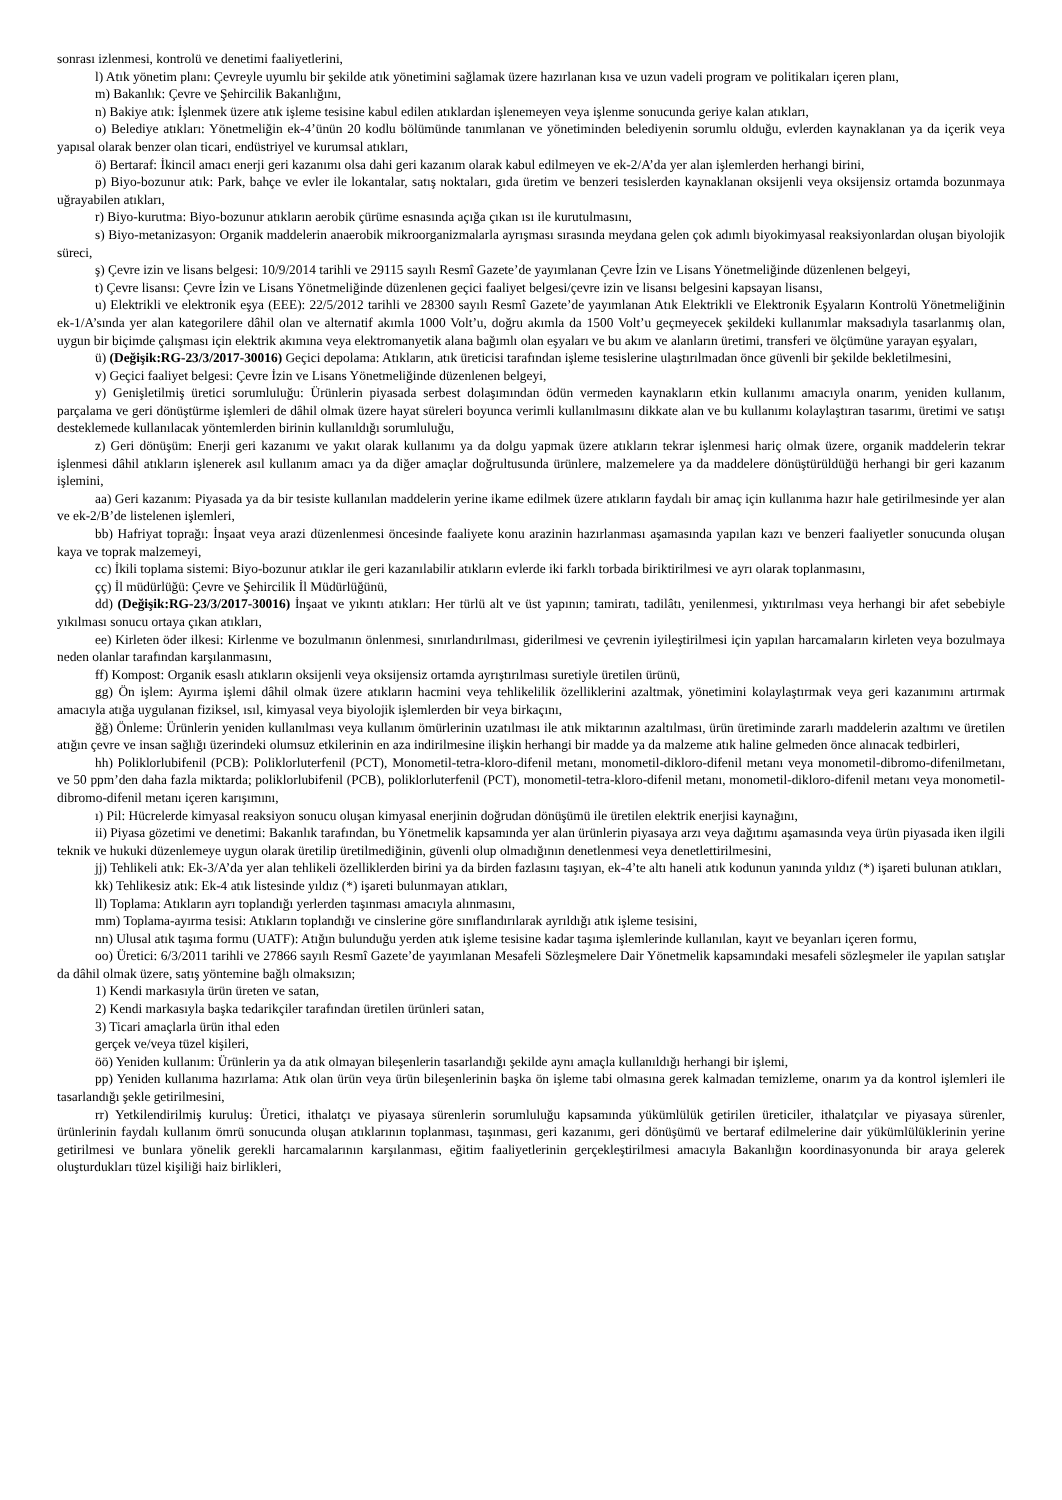sonrası izlenmesi, kontrolü ve denetimi faaliyetlerini,
l) Atık yönetim planı: Çevreyle uyumlu bir şekilde atık yönetimini sağlamak üzere hazırlanan kısa ve uzun vadeli program ve politikaları içeren planı,
m) Bakanlık: Çevre ve Şehircilik Bakanlığını,
n) Bakiye atık: İşlenmek üzere atık işleme tesisine kabul edilen atıklardan işlenemeyen veya işlenme sonucunda geriye kalan atıkları,
o) Belediye atıkları: Yönetmeliğin ek-4’ünün 20 kodlu bölümünde tanımlanan ve yönetiminden belediyenin sorumlu olduğu, evlerden kaynaklanan ya da içerik veya yapısal olarak benzer olan ticari, endüstriyel ve kurumsal atıkları,
ö) Bertaraf: İkincil amacı enerji geri kazanımı olsa dahi geri kazanım olarak kabul edilmeyen ve ek-2/A’da yer alan işlemlerden herhangi birini,
p) Biyo-bozunur atık: Park, bahçe ve evler ile lokantalar, satış noktaları, gıda üretim ve benzeri tesislerden kaynaklanan oksijenli veya oksijensiz ortamda bozunmaya uğrayabilen atıkları,
r) Biyo-kurutma: Biyo-bozunur atıkların aerobik çürüme esnasında açığa çıkan ısı ile kurutulmasını,
s) Biyo-metanizasyon: Organik maddelerin anaerobik mikroorganizmalarla ayrışması sırasında meydana gelen çok adımlı biyokimyasal reaksiyonlardan oluşan biyolojik süreci,
ş) Çevre izin ve lisans belgesi: 10/9/2014 tarihli ve 29115 sayılı Resmî Gazete’de yayımlanan Çevre İzin ve Lisans Yönetmeliğinde düzenlenen belgeyi,
t) Çevre lisansı: Çevre İzin ve Lisans Yönetmeliğinde düzenlenen geçici faaliyet belgesi/çevre izin ve lisansı belgesini kapsayan lisansı,
u) Elektrikli ve elektronik eşya (EEE): 22/5/2012 tarihli ve 28300 sayılı Resmî Gazete’de yayımlanan Atık Elektrikli ve Elektronik Eşyaların Kontrolü Yönetmeliğinin ek-1/A’sında yer alan kategorilere dâhil olan ve alternatif akımla 1000 Volt’u, doğru akımla da 1500 Volt’u geçmeyecek şekildeki kullanımlar maksadıyla tasarlanmış olan, uygun bir biçimde çalışması için elektrik akımına veya elektromanyetik alana bağımlı olan eşyaları ve bu akım ve alanların üretimi, transferi ve ölçümüne yarayan eşyaları,
ü) (Değişik:RG-23/3/2017-30016) Geçici depolama: Atıkların, atık üreticisi tarafından işleme tesislerine ulaştırılmadan önce güvenli bir şekilde bekletilmesini,
v) Geçici faaliyet belgesi: Çevre İzin ve Lisans Yönetmeliğinde düzenlenen belgeyi,
y) Genişletilmiş üretici sorumluluğu: Ürünlerin piyasada serbest dolaşımından ödün vermeden kaynakların etkin kullanımı amacıyla onarım, yeniden kullanım, parçalama ve geri dönüştürme işlemleri de dâhil olmak üzere hayat süreleri boyunca verimli kullanılmasını dikkate alan ve bu kullanımı kolaylaştıran tasarımı, üretimi ve satışı desteklemede kullanılacak yöntemlerden birinin kullanıldığı sorumluluğu,
z) Geri dönüşüm: Enerji geri kazanımı ve yakıt olarak kullanımı ya da dolgu yapmak üzere atıkların tekrar işlenmesi hariç olmak üzere, organik maddelerin tekrar işlenmesi dâhil atıkların işlenerek asıl kullanım amacı ya da diğer amaçlar doğrultusunda ürünlere, malzemelere ya da maddelere dönüştürüldüğü herhangi bir geri kazanım işlemini,
aa) Geri kazanım: Piyasada ya da bir tesiste kullanılan maddelerin yerine ikame edilmek üzere atıkların faydalı bir amaç için kullanıma hazır hale getirilmesinde yer alan ve ek-2/B’de listelenen işlemleri,
bb) Hafriyat toprağı: İnşaat veya arazi düzenlenmesi öncesinde faaliyete konu arazinin hazırlanması aşamasında yapılan kazı ve benzeri faaliyetler sonucunda oluşan kaya ve toprak malzemeyi,
cc) İkili toplama sistemi: Biyo-bozunur atıklar ile geri kazanılabilir atıkların evlerde iki farklı torbada biriktirilmesi ve ayrı olarak toplanmasını,
çç) İl müdürlüğü: Çevre ve Şehircilik İl Müdürlüğünü,
dd) (Değişik:RG-23/3/2017-30016) İnşaat ve yıkıntı atıkları: Her türlü alt ve üst yapının; tamiratı, tadilâtı, yenilenmesi, yıktırılması veya herhangi bir afet sebebiyle yıkılması sonucu ortaya çıkan atıkları,
ee) Kirleten öder ilkesi: Kirlenme ve bozulmanın önlenmesi, sınırlandırılması, giderilmesi ve çevrenin iyileştirilmesi için yapılan harcamaların kirleten veya bozulmaya neden olanlar tarafından karşılanmasını,
ff) Kompost: Organik esaslı atıkların oksijenli veya oksijensiz ortamda ayrıştırılması suretiyle üretilen ürünü,
gg) Ön işlem: Ayırma işlemi dâhil olmak üzere atıkların hacmini veya tehlikelilik özelliklerini azaltmak, yönetimini kolaylaştırmak veya geri kazanımını artırmak amacıyla atığa uygulanan fiziksel, ısıl, kimyasal veya biyolojik işlemlerden bir veya birkaçını,
ğğ) Önleme: Ürünlerin yeniden kullanılması veya kullanım ömürlerinin uzatılması ile atık miktarının azaltılması, ürün üretiminde zararlı maddelerin azaltımı ve üretilen atığın çevre ve insan sağlığı üzerindeki olumsuz etkilerinin en aza indirilmesine ilişkin herhangi bir madde ya da malzeme atık haline gelmeden önce alınacak tedbirleri,
hh) Poliklorlubifenil (PCB): Poliklorluterfenil (PCT), Monometil-tetra-kloro-difenil metanı, monometil-dikloro-difenil metanı veya monometil-dibromo-difenilmetanı, ve 50 ppm’den daha fazla miktarda; poliklorlubifenil (PCB), poliklorluterfenil (PCT), monometil-tetra-kloro-difenil metanı, monometil-dikloro-difenil metanı veya monometil-dibromo-difenil metanı içeren karışımını,
ı) Pil: Hücrelerde kimyasal reaksiyon sonucu oluşan kimyasal enerjinin doğrudan dönüşümü ile üretilen elektrik enerjisi kaynağını,
ii) Piyasa gözetimi ve denetimi: Bakanlık tarafından, bu Yönetmelik kapsamında yer alan ürünlerin piyasaya arzı veya dağıtımı aşamasında veya ürün piyasada iken ilgili teknik ve hukuki düzenlemeye uygun olarak üretilip üretilmediğinin, güvenli olup olmadığının denetlenmesi veya denetlettirilmesini,
jj) Tehlikeli atık: Ek-3/A’da yer alan tehlikeli özelliklerden birini ya da birden fazlasını taşıyan, ek-4’te altı haneli atık kodunun yanında yıldız (*) işareti bulunan atıkları,
kk) Tehlikesiz atık: Ek-4 atık listesinde yıldız (*) işareti bulunmayan atıkları,
ll) Toplama: Atıkların ayrı toplandığı yerlerden taşınması amacıyla alınmasını,
mm) Toplama-ayırma tesisi: Atıkların toplandığı ve cinslerine göre sınıflandırılarak ayrıldığı atık işleme tesisini,
nn) Ulusal atık taşıma formu (UATF): Atığın bulunduğu yerden atık işleme tesisine kadar taşıma işlemlerinde kullanılan, kayıt ve beyanları içeren formu,
oo) Üretici: 6/3/2011 tarihli ve 27866 sayılı Resmî Gazete’de yayımlanan Mesafeli Sözleşmelere Dair Yönetmelik kapsamındaki mesafeli sözleşmeler ile yapılan satışlar da dâhil olmak üzere, satış yöntemine bağlı olmaksızın;
1) Kendi markasıyla ürün üreten ve satan,
2) Kendi markasıyla başka tedarikçiler tarafından üretilen ürünleri satan,
3) Ticari amaçlarla ürün ithal eden
gerçek ve/veya tüzel kişileri,
öö) Yeniden kullanım: Ürünlerin ya da atık olmayan bileşenlerin tasarlandığı şekilde aynı amaçla kullanıldığı herhangi bir işlemi,
pp) Yeniden kullanıma hazırlama: Atık olan ürün veya ürün bileşenlerinin başka ön işleme tabi olmasına gerek kalmadan temizleme, onarım ya da kontrol işlemleri ile tasarlandığı şekle getirilmesini,
rr) Yetkilendirilmiş kuruluş: Üretici, ithalatçı ve piyasaya sürenlerin sorumluluğu kapsamında yükümlülük getirilen üreticiler, ithalatçılar ve piyasaya sürenler, ürünlerinin faydalı kullanım ömrü sonucunda oluşan atıklarının toplanması, taşınması, geri kazanımı, geri dönüşümü ve bertaraf edilmelerine dair yükümlülüklerinin yerine getirilmesi ve bunlara yönelik gerekli harcamalarının karşılanması, eğitim faaliyetlerinin gerçekleştirilmesi amacıyla Bakanlığın koordinasyonunda bir araya gelerek oluşturdukları tüzel kişiliği haiz birlikleri,